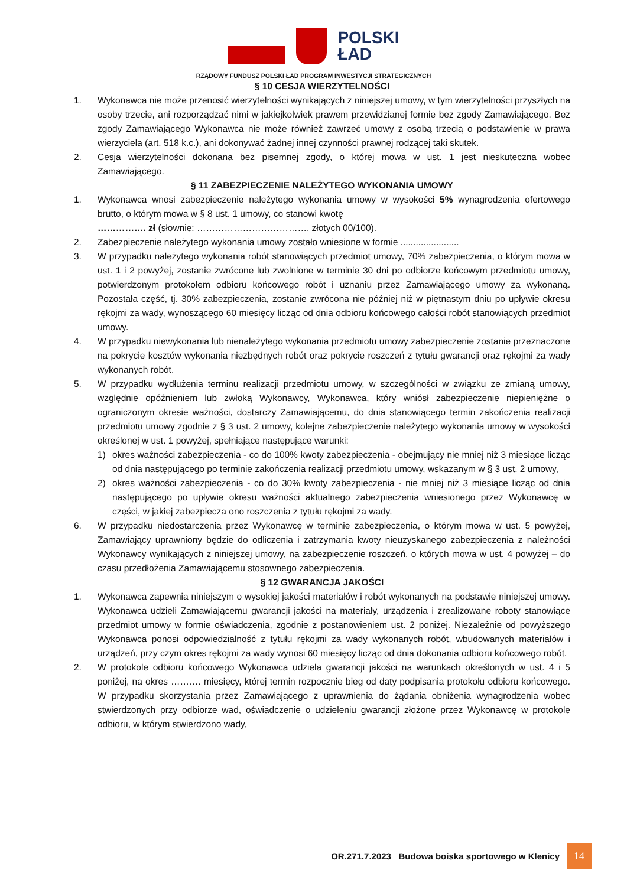POLSKI
ŁAD
RZĄDOWY FUNDUSZ POLSKI ŁAD PROGRAM INWESTYCJI STRATEGICZNYCH
§ 10 CESJA WIERZYTELNOŚCI
1. Wykonawca nie może przenosić wierzytelności wynikających z niniejszej umowy, w tym wierzytelności przyszłych na osoby trzecie, ani rozporządzać nimi w jakiejkolwiek prawem przewidzianej formie bez zgody Zamawiającego. Bez zgody Zamawiającego Wykonawca nie może również zawrzeć umowy z osobą trzecią o podstawienie w prawa wierzyciela (art. 518 k.c.), ani dokonywać żadnej innej czynności prawnej rodzącej taki skutek.
2. Cesja wierzytelności dokonana bez pisemnej zgody, o której mowa w ust. 1 jest nieskuteczna wobec Zamawiającego.
§ 11 ZABEZPIECZENIE NALEŻYTEGO WYKONANIA UMOWY
1. Wykonawca wnosi zabezpieczenie należytego wykonania umowy w wysokości 5% wynagrodzenia ofertowego brutto, o którym mowa w § 8 ust. 1 umowy, co stanowi kwotę
……………. zł (słownie: ………………………………. złotych 00/100).
2. Zabezpieczenie należytego wykonania umowy zostało wniesione w formie .......................
3. W przypadku należytego wykonania robót stanowiących przedmiot umowy, 70% zabezpieczenia, o którym mowa w ust. 1 i 2 powyżej, zostanie zwrócone lub zwolnione w terminie 30 dni po odbiorze końcowym przedmiotu umowy, potwierdzonym protokołem odbioru końcowego robót i uznaniu przez Zamawiającego umowy za wykonaną. Pozostała część, tj. 30% zabezpieczenia, zostanie zwrócona nie później niż w piętnastym dniu po upływie okresu rękojmi za wady, wynoszącego 60 miesięcy licząc od dnia odbioru końcowego całości robót stanowiących przedmiot umowy.
4. W przypadku niewykonania lub nienależytego wykonania przedmiotu umowy zabezpieczenie zostanie przeznaczone na pokrycie kosztów wykonania niezbędnych robót oraz pokrycie roszczeń z tytułu gwarancji oraz rękojmi za wady wykonanych robót.
5. W przypadku wydłużenia terminu realizacji przedmiotu umowy, w szczególności w związku ze zmianą umowy, względnie opóźnieniem lub zwłoką Wykonawcy, Wykonawca, który wniósł zabezpieczenie niepieniężne o ograniczonym okresie ważności, dostarczy Zamawiającemu, do dnia stanowiącego termin zakończenia realizacji przedmiotu umowy zgodnie z § 3 ust. 2 umowy, kolejne zabezpieczenie należytego wykonania umowy w wysokości określonej w ust. 1 powyżej, spełniające następujące warunki:
1) okres ważności zabezpieczenia - co do 100% kwoty zabezpieczenia - obejmujący nie mniej niż 3 miesiące licząc od dnia następującego po terminie zakończenia realizacji przedmiotu umowy, wskazanym w § 3 ust. 2 umowy,
2) okres ważności zabezpieczenia - co do 30% kwoty zabezpieczenia - nie mniej niż 3 miesiące licząc od dnia następującego po upływie okresu ważności aktualnego zabezpieczenia wniesionego przez Wykonawcę w części, w jakiej zabezpiecza ono roszczenia z tytułu rękojmi za wady.
6. W przypadku niedostarczenia przez Wykonawcę w terminie zabezpieczenia, o którym mowa w ust. 5 powyżej, Zamawiający uprawniony będzie do odliczenia i zatrzymania kwoty nieuzyskanego zabezpieczenia z należności Wykonawcy wynikających z niniejszej umowy, na zabezpieczenie roszczeń, o których mowa w ust. 4 powyżej – do czasu przedłożenia Zamawiającemu stosownego zabezpieczenia.
§ 12 GWARANCJA JAKOŚCI
1. Wykonawca zapewnia niniejszym o wysokiej jakości materiałów i robót wykonanych na podstawie niniejszej umowy. Wykonawca udzieli Zamawiającemu gwarancji jakości na materiały, urządzenia i zrealizowane roboty stanowiące przedmiot umowy w formie oświadczenia, zgodnie z postanowieniem ust. 2 poniżej. Niezależnie od powyższego Wykonawca ponosi odpowiedzialność z tytułu rękojmi za wady wykonanych robót, wbudowanych materiałów i urządzeń, przy czym okres rękojmi za wady wynosi 60 miesięcy licząc od dnia dokonania odbioru końcowego robót.
2. W protokole odbioru końcowego Wykonawca udziela gwarancji jakości na warunkach określonych w ust. 4 i 5 poniżej, na okres ………. miesięcy, której termin rozpocznie bieg od daty podpisania protokołu odbioru końcowego. W przypadku skorzystania przez Zamawiającego z uprawnienia do żądania obniżenia wynagrodzenia wobec stwierdzonych przy odbiorze wad, oświadczenie o udzieleniu gwarancji złożone przez Wykonawcę w protokole odbioru, w którym stwierdzono wady,
OR.271.7.2023 Budowa boiska sportowego w Klenicy 14